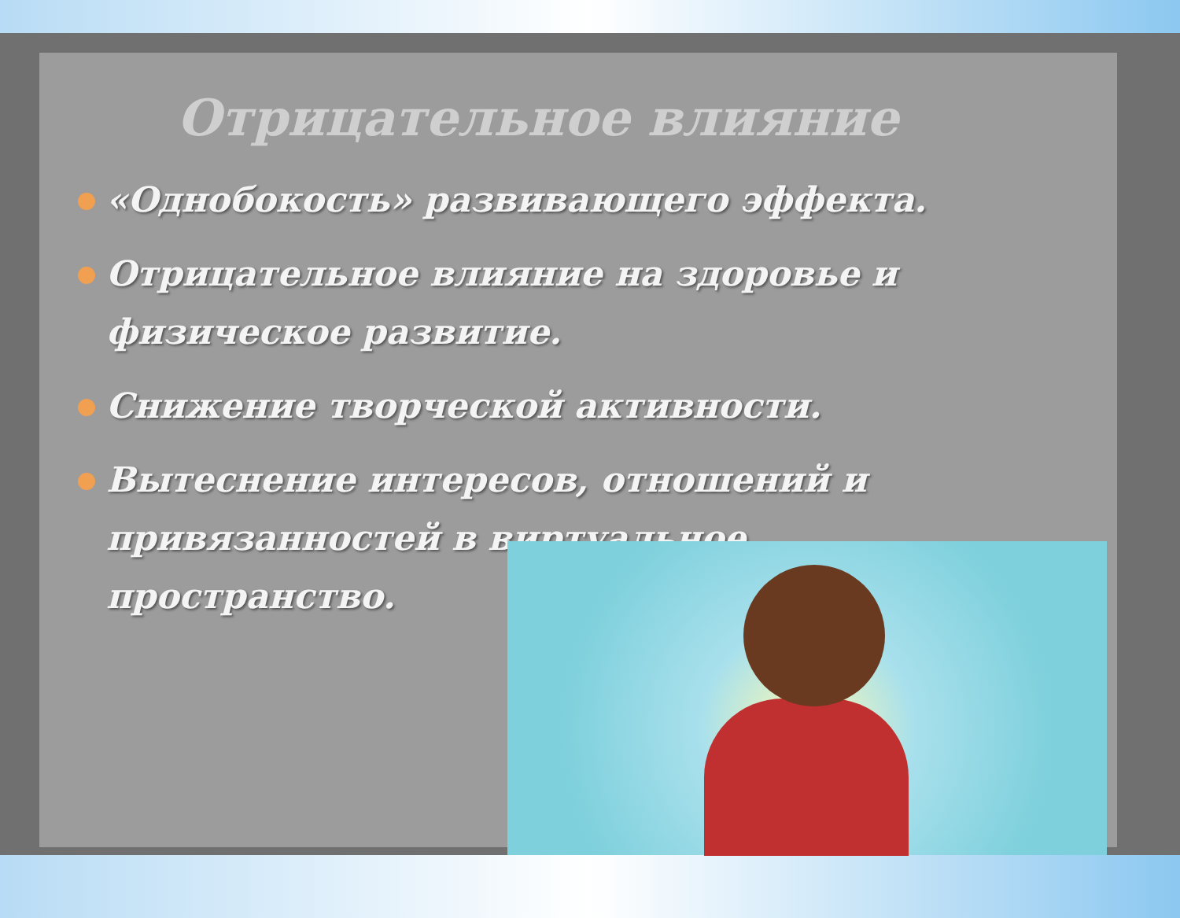Отрицательное влияние
«Однобокость» развивающего эффекта.
Отрицательное влияние на здоровье и физическое развитие.
Снижение творческой активности.
Вытеснение интересов, отношений и привязанностей в виртуальное пространство.